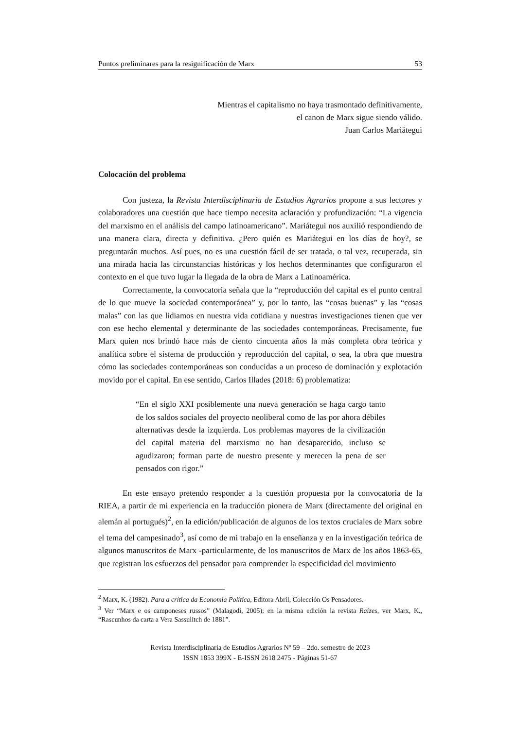Puntos preliminares para la resignificación de Marx 53
Mientras el capitalismo no haya trasmontado definitivamente,
el canon de Marx sigue siendo válido.
Juan Carlos Mariátegui
Colocación del problema
Con justeza, la Revista Interdisciplinaria de Estudios Agrarios propone a sus lectores y colaboradores una cuestión que hace tiempo necesita aclaración y profundización: “La vigencia del marxismo en el análisis del campo latinoamericano”. Mariátegui nos auxilió respondiendo de una manera clara, directa y definitiva. ¿Pero quién es Mariátegui en los días de hoy?, se preguntarán muchos. Así pues, no es una cuestión fácil de ser tratada, o tal vez, recuperada, sin una mirada hacia las circunstancias históricas y los hechos determinantes que configuraron el contexto en el que tuvo lugar la llegada de la obra de Marx a Latinoamérica.
Correctamente, la convocatoria señala que la “reproducción del capital es el punto central de lo que mueve la sociedad contemporánea” y, por lo tanto, las “cosas buenas” y las “cosas malas” con las que lidiamos en nuestra vida cotidiana y nuestras investigaciones tienen que ver con ese hecho elemental y determinante de las sociedades contemporáneas. Precisamente, fue Marx quien nos brindó hace más de ciento cincuenta años la más completa obra teórica y analítica sobre el sistema de producción y reproducción del capital, o sea, la obra que muestra cómo las sociedades contemporáneas son conducidas a un proceso de dominación y explotación movido por el capital. En ese sentido, Carlos Illades (2018: 6) problematiza:
“En el siglo XXI posiblemente una nueva generación se haga cargo tanto de los saldos sociales del proyecto neoliberal como de las por ahora débiles alternativas desde la izquierda. Los problemas mayores de la civilización del capital materia del marxismo no han desaparecido, incluso se agudizaron; forman parte de nuestro presente y merecen la pena de ser pensados con rigor.”
En este ensayo pretendo responder a la cuestión propuesta por la convocatoria de la RIEA, a partir de mi experiencia en la traducción pionera de Marx (directamente del original en alemán al portugués)<sup>2</sup>, en la edición/publicación de algunos de los textos cruciales de Marx sobre el tema del campesinado<sup>3</sup>, así como de mi trabajo en la enseñanza y en la investigación teórica de algunos manuscritos de Marx -particularmente, de los manuscritos de Marx de los años 1863-65, que registran los esfuerzos del pensador para comprender la especificidad del movimiento
<sup>2</sup> Marx, K. (1982). Para a crítica da Economia Política, Editora Abril, Colección Os Pensadores.
<sup>3</sup> Ver “Marx e os camponeses russos” (Malagodi, 2005); en la misma edición la revista Raízes, ver Marx, K., “Rascunhos da carta a Vera Sassulitch de 1881”.
Revista Interdisciplinaria de Estudios Agrarios Nº 59 – 2do. semestre de 2023
ISSN 1853 399X - E-ISSN 2618 2475 - Páginas 51-67